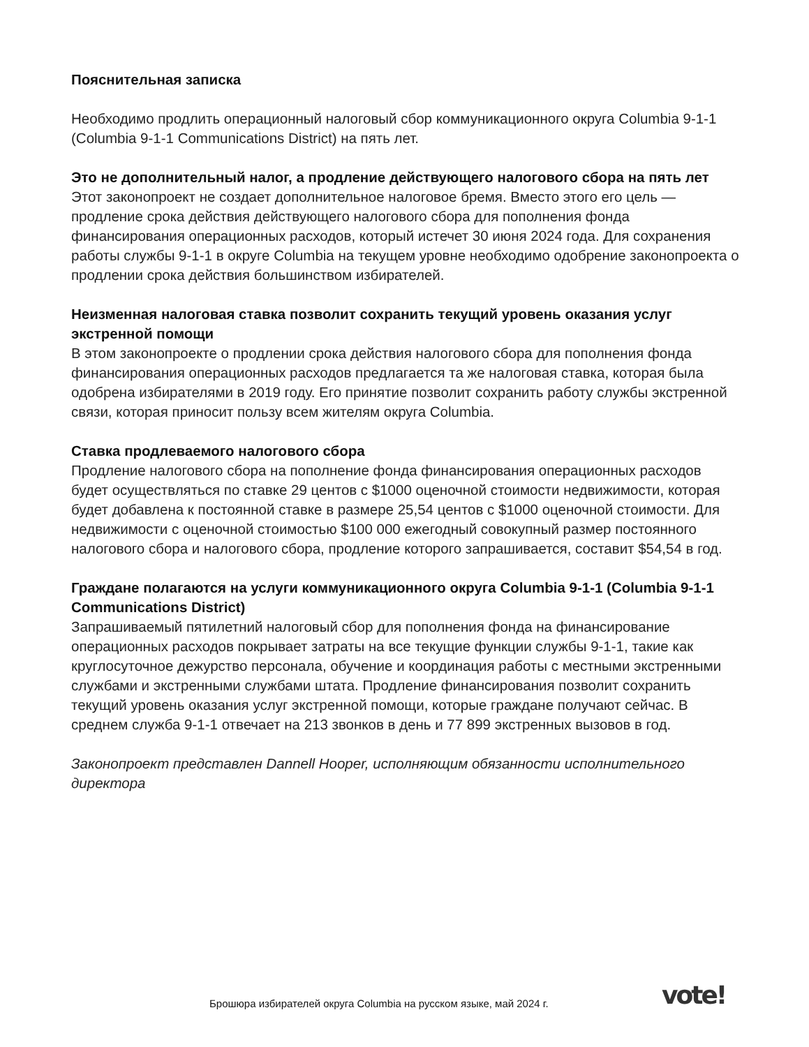Пояснительная записка
Необходимо продлить операционный налоговый сбор коммуникационного округа Columbia 9-1-1 (Columbia 9-1-1 Communications District) на пять лет.
Это не дополнительный налог, а продление действующего налогового сбора на пять лет Этот законопроект не создает дополнительное налоговое бремя. Вместо этого его цель — продление срока действия действующего налогового сбора для пополнения фонда финансирования операционных расходов, который истечет 30 июня 2024 года. Для сохранения работы службы 9-1-1 в округе Columbia на текущем уровне необходимо одобрение законопроекта о продлении срока действия большинством избирателей.
Неизменная налоговая ставка позволит сохранить текущий уровень оказания услуг экстренной помощи
В этом законопроекте о продлении срока действия налогового сбора для пополнения фонда финансирования операционных расходов предлагается та же налоговая ставка, которая была одобрена избирателями в 2019 году. Его принятие позволит сохранить работу службы экстренной связи, которая приносит пользу всем жителям округа Columbia.
Ставка продлеваемого налогового сбора
Продление налогового сбора на пополнение фонда финансирования операционных расходов будет осуществляться по ставке 29 центов с $1000 оценочной стоимости недвижимости, которая будет добавлена к постоянной ставке в размере 25,54 центов с $1000 оценочной стоимости. Для недвижимости с оценочной стоимостью $100 000 ежегодный совокупный размер постоянного налогового сбора и налогового сбора, продление которого запрашивается, составит $54,54 в год.
Граждане полагаются на услуги коммуникационного округа Columbia 9-1-1 (Columbia 9-1-1 Communications District)
Запрашиваемый пятилетний налоговый сбор для пополнения фонда на финансирование операционных расходов покрывает затраты на все текущие функции службы 9-1-1, такие как круглосуточное дежурство персонала, обучение и координация работы с местными экстренными службами и экстренными службами штата. Продление финансирования позволит сохранить текущий уровень оказания услуг экстренной помощи, которые граждане получают сейчас. В среднем служба 9-1-1 отвечает на 213 звонков в день и 77 899 экстренных вызовов в год.
Законопроект представлен Dannell Hooper, исполняющим обязанности исполнительного директора
Брошюра избирателей округа Columbia на русском языке, май 2024 г.
vote!